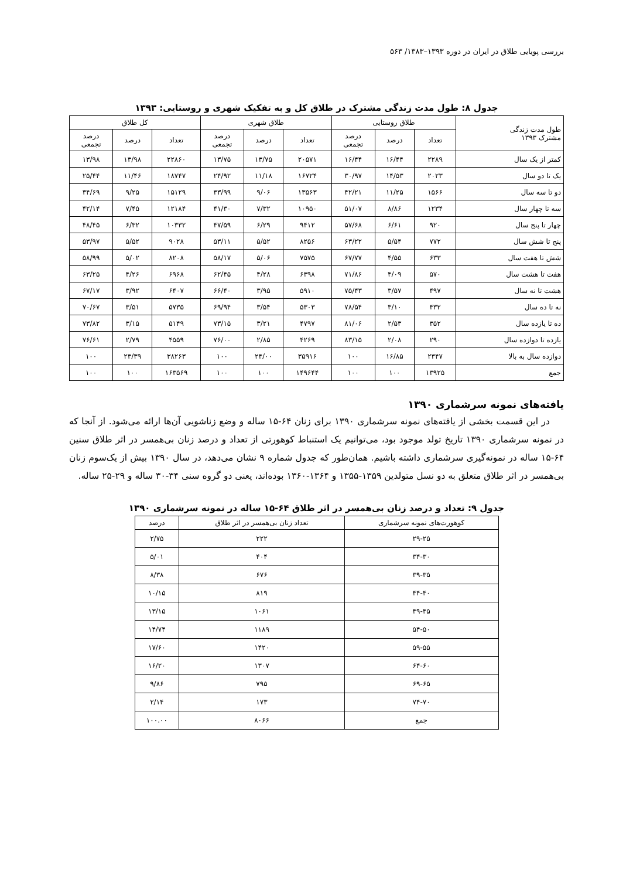بررسی پویایی طلاق در ایران در دوره ۱۳۹۳–۱۳۸۳/ ۵۶۳
جدول ۸: طول مدت زندگی مشترک در طلاق کل و به تفکیک شهری و روستایی: ۱۳۹۳
| طول مدت زندگی مشترک ۱۳۹۳ | طلاق روستایی | | | طلاق شهری | | | کل طلاق | | |
| --- | --- | --- | --- | --- | --- | --- | --- | --- | --- |
| | تعداد | درصد | درصد تجمعی | تعداد | درصد | درصد تجمعی | تعداد | درصد | درصد تجمعی |
| کمتر از یک سال | ۲۲۸۹ | ۱۶/۴۴ | ۱۶/۴۴ | ۲۰۵۷۱ | ۱۳/۷۵ | ۱۳/۷۵ | ۲۲۸۶۰ | ۱۳/۹۸ | ۱۳/۹۸ |
| یک تا دو سال | ۲۰۲۳ | ۱۴/۵۳ | ۳۰/۹۷ | ۱۶۷۲۴ | ۱۱/۱۸ | ۲۴/۹۲ | ۱۸۷۴۷ | ۱۱/۴۶ | ۲۵/۴۴ |
| دو تا سه سال | ۱۵۶۶ | ۱۱/۲۵ | ۴۲/۲۱ | ۱۳۵۶۳ | ۹/۰۶ | ۳۳/۹۹ | ۱۵۱۲۹ | ۹/۲۵ | ۳۴/۶۹ |
| سه تا چهار سال | ۱۲۳۴ | ۸/۸۶ | ۵۱/۰۷ | ۱۰۹۵۰ | ۷/۳۲ | ۴۱/۳۰ | ۱۲۱۸۴ | ۷/۴۵ | ۴۲/۱۴ |
| چهار تا پنج سال | ۹۲۰ | ۶/۶۱ | ۵۷/۶۸ | ۹۴۱۲ | ۶/۲۹ | ۴۷/۵۹ | ۱۰۳۳۲ | ۶/۳۲ | ۴۸/۴۵ |
| پنج تا شش سال | ۷۷۲ | ۵/۵۴ | ۶۳/۲۲ | ۸۲۵۶ | ۵/۵۲ | ۵۳/۱۱ | ۹۰۲۸ | ۵/۵۲ | ۵۳/۹۷ |
| شش تا هفت سال | ۶۳۳ | ۴/۵۵ | ۶۷/۷۷ | ۷۵۷۵ | ۵/۰۶ | ۵۸/۱۷ | ۸۲۰۸ | ۵/۰۲ | ۵۸/۹۹ |
| هفت تا هشت سال | ۵۷۰ | ۴/۰۹ | ۷۱/۸۶ | ۶۳۹۸ | ۴/۲۸ | ۶۲/۴۵ | ۶۹۶۸ | ۴/۲۶ | ۶۳/۲۵ |
| هشت تا نه سال | ۴۹۷ | ۳/۵۷ | ۷۵/۴۳ | ۵۹۱۰ | ۳/۹۵ | ۶۶/۴۰ | ۶۴۰۷ | ۳/۹۲ | ۶۷/۱۷ |
| نه تا ده سال | ۴۳۲ | ۳/۱۰ | ۷۸/۵۴ | ۵۳۰۳ | ۳/۵۴ | ۶۹/۹۴ | ۵۷۳۵ | ۳/۵۱ | ۷۰/۶۷ |
| ده تا یازده سال | ۳۵۲ | ۲/۵۳ | ۸۱/۰۶ | ۴۷۹۷ | ۳/۲۱ | ۷۳/۱۵ | ۵۱۴۹ | ۳/۱۵ | ۷۳/۸۲ |
| یازده تا دوازده سال | ۲۹۰ | ۲/۰۸ | ۸۳/۱۵ | ۴۲۶۹ | ۲/۸۵ | ۷۶/۰۰ | ۴۵۵۹ | ۲/۷۹ | ۷۶/۶۱ |
| دوازده سال به بالا | ۲۳۴۷ | ۱۶/۸۵ | ۱۰۰ | ۳۵۹۱۶ | ۲۴/۰۰ | ۱۰۰ | ۳۸۲۶۳ | ۲۳/۳۹ | ۱۰۰ |
| جمع | ۱۳۹۲۵ | ۱۰۰ | ۱۰۰ | ۱۴۹۶۴۴ | ۱۰۰ | ۱۰۰ | ۱۶۳۵۶۹ | ۱۰۰ | ۱۰۰ |
یافته‌های نمونه سرشماری ۱۳۹۰
در این قسمت بخشی از یافته‌های نمونه سرشماری ۱۳۹۰ برای زنان ۶۴-۱۵ ساله و وضع زناشویی آن‌ها ارائه می‌شود. از آنجا که در نمونه سرشماری ۱۳۹۰ تاریخ تولد موجود بود، می‌توانیم یک استنباط کوهورتی از تعداد و درصد زنان بی‌همسر در اثر طلاق سنین ۶۴-۱۵ ساله در نمونه‌گیری سرشماری داشته باشیم. همان‌طور که جدول شماره ۹ نشان می‌دهد، در سال ۱۳۹۰ بیش از یک‌سوم زنان بی‌همسر در اثر طلاق متعلق به دو نسل متولدین ۱۳۵۹-۱۳۵۵ و ۱۳۶۴-۱۳۶۰ بوده‌اند، یعنی دو گروه سنی ۳۴-۳۰ ساله و ۲۹-۲۵ ساله.
جدول ۹: تعداد و درصد زنان بی‌همسر در اثر طلاق ۶۴-۱۵ ساله در نمونه سرشماری ۱۳۹۰
| کوهورت‌های نمونه سرشماری | تعداد زنان بی‌همسر در اثر طلاق | درصد |
| --- | --- | --- |
| ۲۹-۲۵ | ۲۲۲ | ۲/۷۵ |
| ۳۴-۳۰ | ۴۰۴ | ۵/۰۱ |
| ۳۹-۳۵ | ۶۷۶ | ۸/۳۸ |
| ۴۴-۴۰ | ۸۱۹ | ۱۰/۱۵ |
| ۴۹-۴۵ | ۱۰۶۱ | ۱۳/۱۵ |
| ۵۴-۵۰ | ۱۱۸۹ | ۱۴/۷۴ |
| ۵۹-۵۵ | ۱۴۲۰ | ۱۷/۶۰ |
| ۶۴-۶۰ | ۱۳۰۷ | ۱۶/۲۰ |
| ۶۹-۶۵ | ۷۹۵ | ۹/۸۶ |
| ۷۴-۷۰ | ۱۷۳ | ۲/۱۴ |
| جمع | ۸۰۶۶ | ۱۰۰.۰۰ |